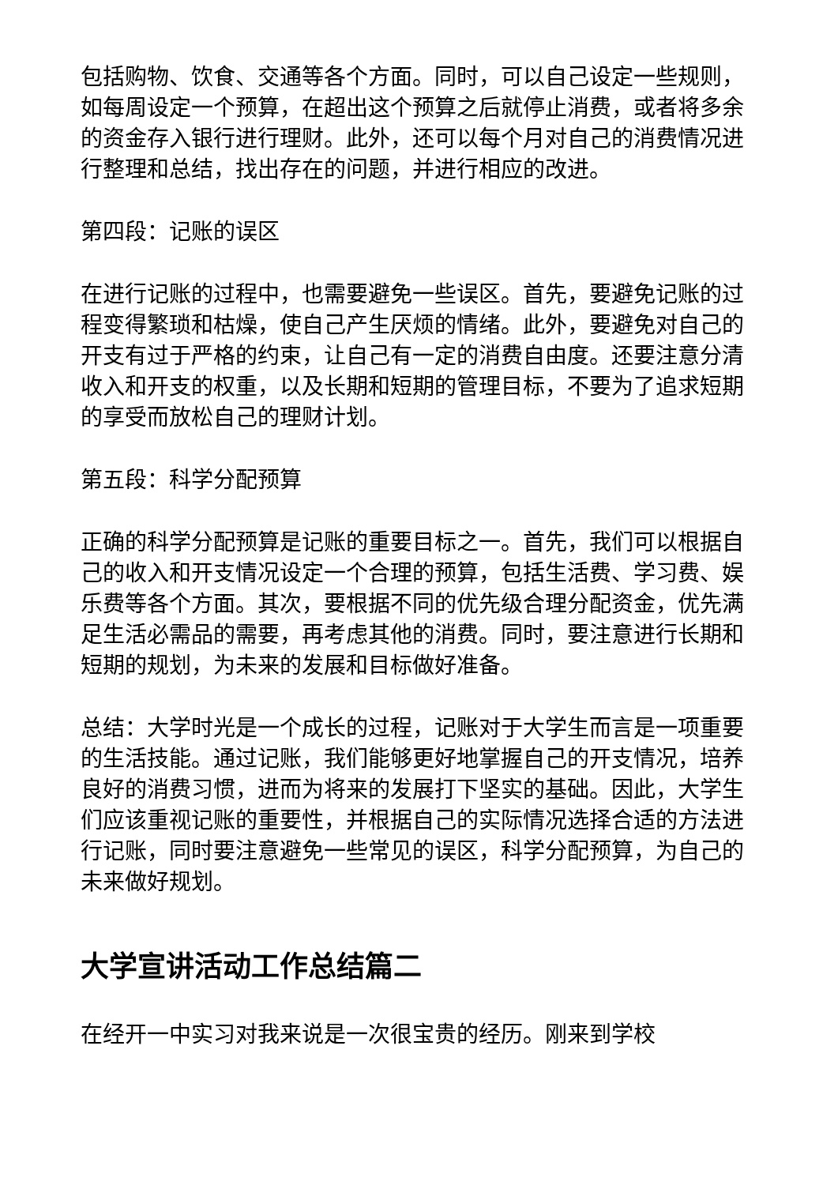包括购物、饮食、交通等各个方面。同时，可以自己设定一些规则，如每周设定一个预算，在超出这个预算之后就停止消费，或者将多余的资金存入银行进行理财。此外，还可以每个月对自己的消费情况进行整理和总结，找出存在的问题，并进行相应的改进。
第四段：记账的误区
在进行记账的过程中，也需要避免一些误区。首先，要避免记账的过程变得繁琐和枯燥，使自己产生厌烦的情绪。此外，要避免对自己的开支有过于严格的约束，让自己有一定的消费自由度。还要注意分清收入和开支的权重，以及长期和短期的管理目标，不要为了追求短期的享受而放松自己的理财计划。
第五段：科学分配预算
正确的科学分配预算是记账的重要目标之一。首先，我们可以根据自己的收入和开支情况设定一个合理的预算，包括生活费、学习费、娱乐费等各个方面。其次，要根据不同的优先级合理分配资金，优先满足生活必需品的需要，再考虑其他的消费。同时，要注意进行长期和短期的规划，为未来的发展和目标做好准备。
总结：大学时光是一个成长的过程，记账对于大学生而言是一项重要的生活技能。通过记账，我们能够更好地掌握自己的开支情况，培养良好的消费习惯，进而为将来的发展打下坚实的基础。因此，大学生们应该重视记账的重要性，并根据自己的实际情况选择合适的方法进行记账，同时要注意避免一些常见的误区，科学分配预算，为自己的未来做好规划。
大学宣讲活动工作总结篇二
在经开一中实习对我来说是一次很宝贵的经历。刚来到学校